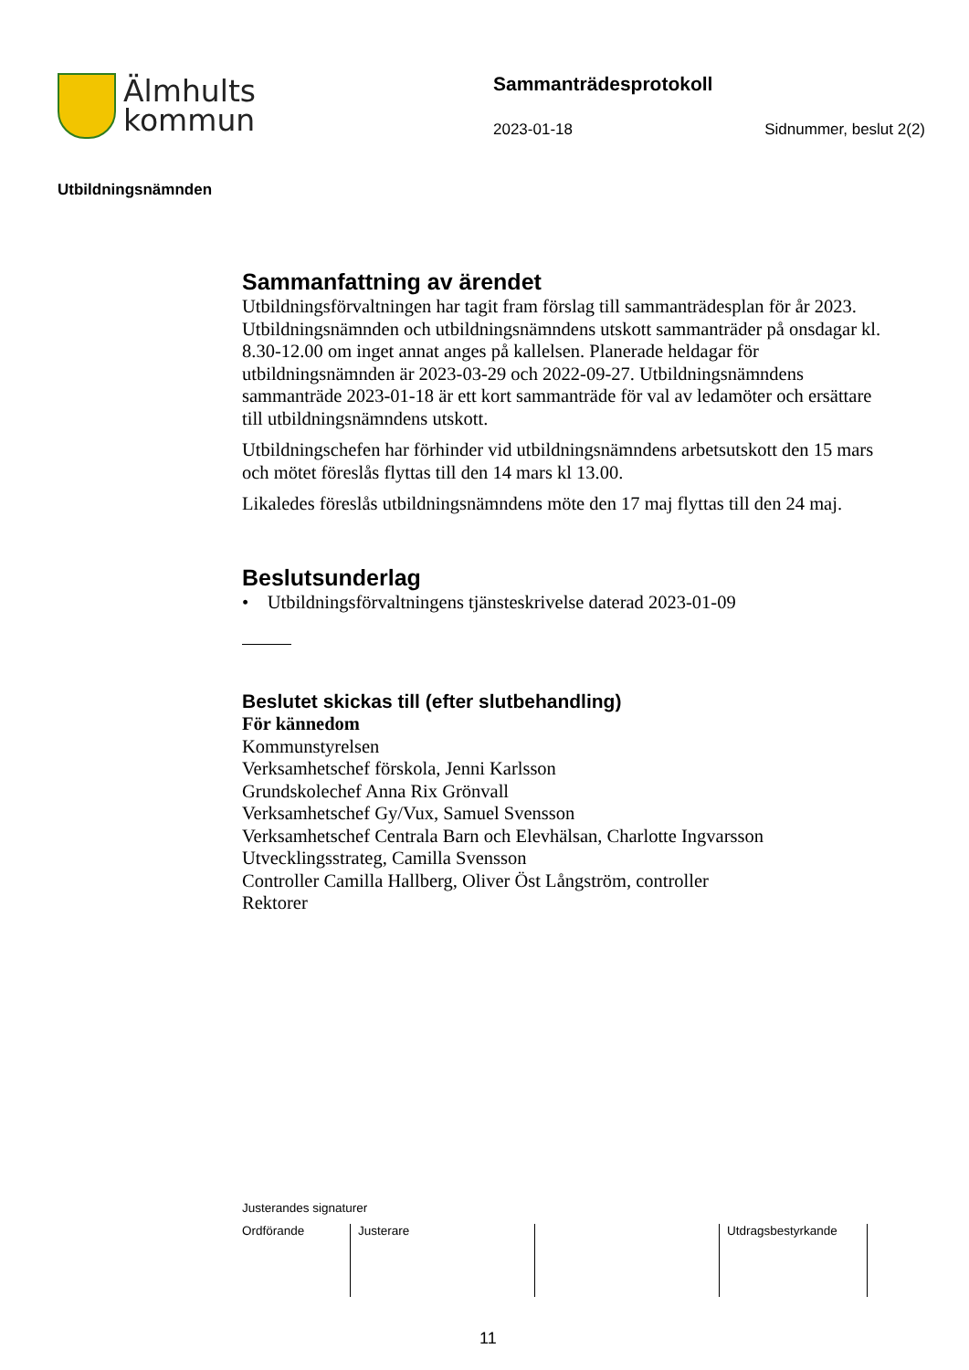Älmhults
kommun
Sammanträdesprotokoll
2023-01-18 Sidnummer, beslut 2(2)
Utbildningsnämnden
Sammanfattning av ärendet
Utbildningsförvaltningen har tagit fram förslag till sammanträdesplan för år 2023. Utbildningsnämnden och utbildningsnämndens utskott sammanträder på onsdagar kl. 8.30-12.00 om inget annat anges på kallelsen. Planerade heldagar för utbildningsnämnden är 2023-03-29 och 2022-09-27. Utbildningsnämndens sammanträde 2023-01-18 är ett kort sammanträde för val av ledamöter och ersättare till utbildningsnämndens utskott.
Utbildningschefen har förhinder vid utbildningsnämndens arbetsutskott den 15 mars och mötet föreslås flyttas till den 14 mars kl 13.00.
Likaledes föreslås utbildningsnämndens möte den 17 maj flyttas till den 24 maj.
Beslutsunderlag
• Utbildningsförvaltningens tjänsteskrivelse daterad 2023-01-09
Beslutet skickas till (efter slutbehandling)
För kännedom
Kommunstyrelsen
Verksamhetschef förskola, Jenni Karlsson
Grundskolechef Anna Rix Grönvall
Verksamhetschef Gy/Vux, Samuel Svensson
Verksamhetschef Centrala Barn och Elevhälsan, Charlotte Ingvarsson
Utvecklingsstrateg, Camilla Svensson
Controller Camilla Hallberg, Oliver Öst Långström, controller
Rektorer
Justerandes signaturer
| Ordförande | Justerare | | Utdragsbestyrkande |
11